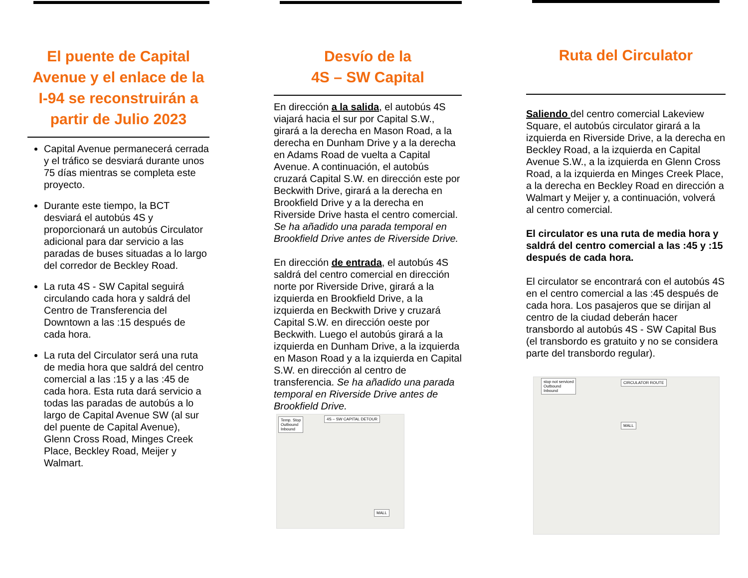El puente de Capital Avenue y el enlace de la I-94 se reconstruirán a partir de Julio 2023
Capital Avenue permanecerá cerrada y el tráfico se desviará durante unos 75 días mientras se completa este proyecto.
Durante este tiempo, la BCT desviará el autobús 4S y proporcionará un autobús Circulator adicional para dar servicio a las paradas de buses situadas a lo largo del corredor de Beckley Road.
La ruta 4S - SW Capital seguirá circulando cada hora y saldrá del Centro de Transferencia del Downtown a las :15 después de cada hora.
La ruta del Circulator será una ruta de media hora que saldrá del centro comercial a las :15 y a las :45 de cada hora. Esta ruta dará servicio a todas las paradas de autobús a lo largo de Capital Avenue SW (al sur del puente de Capital Avenue), Glenn Cross Road, Minges Creek Place, Beckley Road, Meijer y Walmart.
Desvío de la
4S – SW Capital
En dirección a la salida, el autobús 4S viajará hacia el sur por Capital S.W., girará a la derecha en Mason Road, a la derecha en Dunham Drive y a la derecha en Adams Road de vuelta a Capital Avenue. A continuación, el autobús cruzará Capital S.W. en dirección este por Beckwith Drive, girará a la derecha en Brookfield Drive y a la derecha en Riverside Drive hasta el centro comercial. Se ha añadido una parada temporal en Brookfield Drive antes de Riverside Drive.
En dirección de entrada, el autobús 4S saldrá del centro comercial en dirección norte por Riverside Drive, girará a la izquierda en Brookfield Drive, a la izquierda en Beckwith Drive y cruzará Capital S.W. en dirección oeste por Beckwith. Luego el autobús girará a la izquierda en Dunham Drive, a la izquierda en Mason Road y a la izquierda en Capital S.W. en dirección al centro de transferencia. Se ha añadido una parada temporal en Riverside Drive antes de Brookfield Drive.
Temp. Stop
Outbound
Inbound
4S – SW CAPITAL DETOUR
MALL
Ruta del Circulator
Saliendo del centro comercial Lakeview Square, el autobús circulator girará a la izquierda en Riverside Drive, a la derecha en Beckley Road, a la izquierda en Capital Avenue S.W., a la izquierda en Glenn Cross Road, a la izquierda en Minges Creek Place, a la derecha en Beckley Road en dirección a Walmart y Meijer y, a continuación, volverá al centro comercial.
El circulator es una ruta de media hora y saldrá del centro comercial a las :45 y :15 después de cada hora.
El circulator se encontrará con el autobús 4S en el centro comercial a las :45 después de cada hora. Los pasajeros que se dirijan al centro de la ciudad deberán hacer transbordo al autobús 4S - SW Capital Bus (el transbordo es gratuito y no se considera parte del transbordo regular).
stop not serviced
Outbound
Inbound
CIRCULATOR ROUTE
MALL